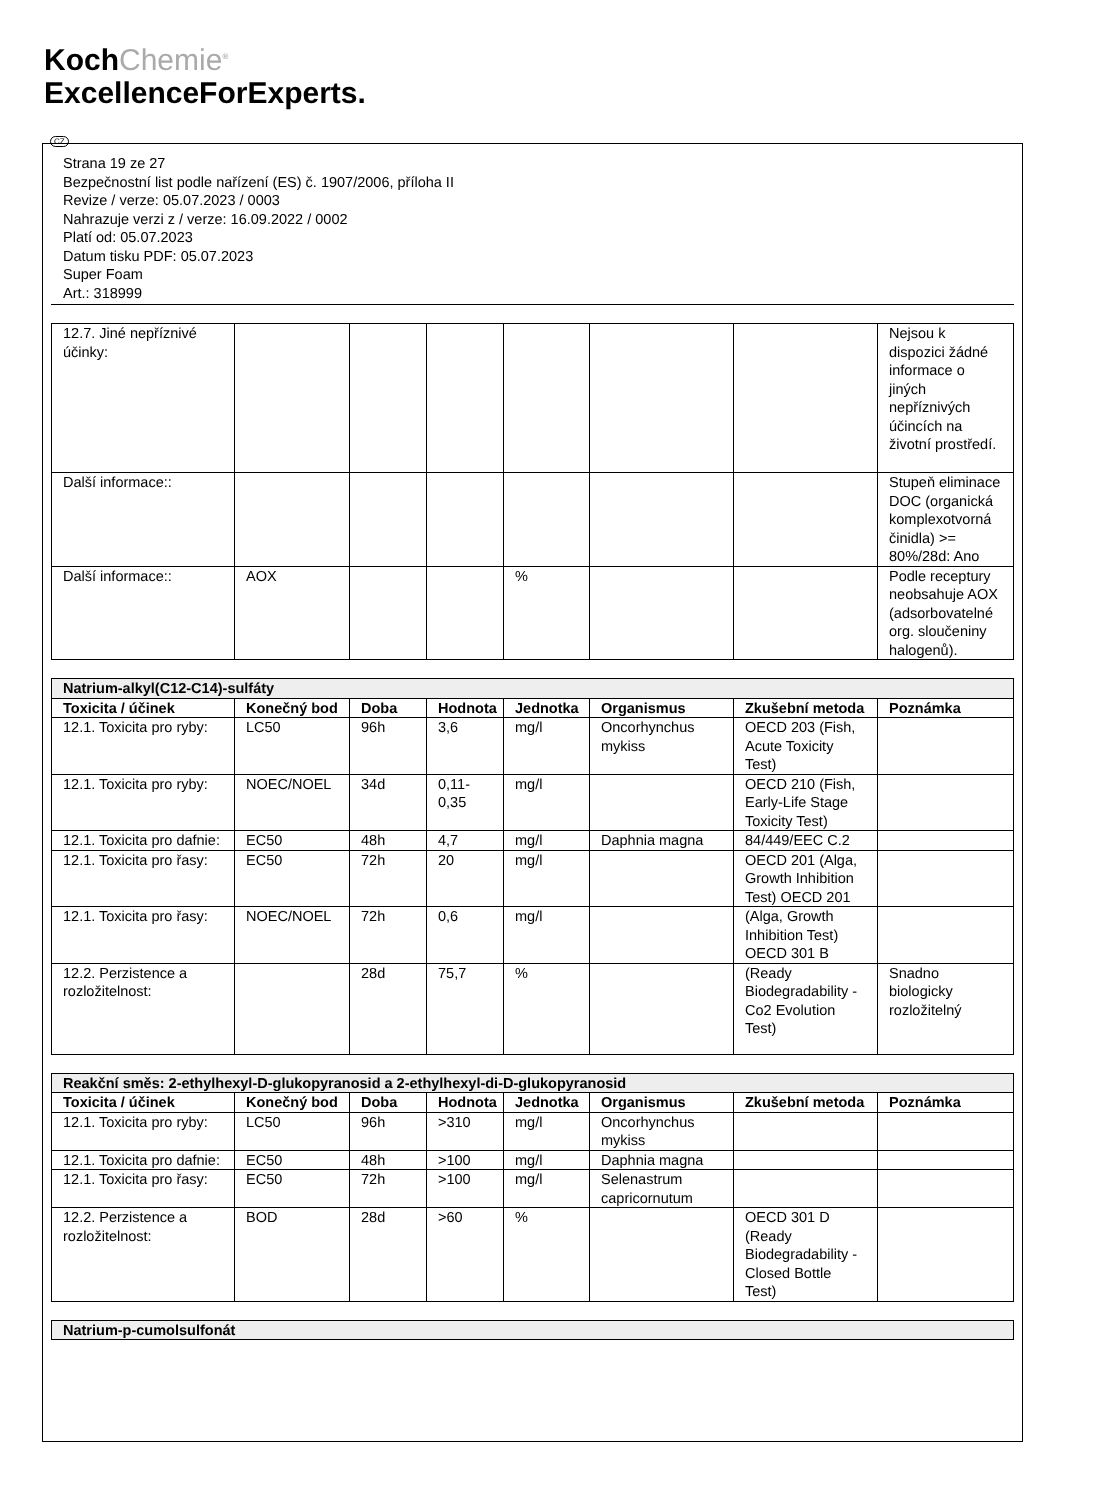KochChemie<sup>®</sup>
ExcellenceForExperts.
CZ
Strana 19 ze 27
Bezpečnostní list podle nařízení (ES) č. 1907/2006, příloha II
Revize / verze: 05.07.2023 / 0003
Nahrazuje verzi z / verze: 16.09.2022 / 0002
Platí od: 05.07.2023
Datum tisku PDF: 05.07.2023
Super Foam
Art.: 318999
| 12.7. Jiné nepříznivé účinky: | | | | | | | Nejsou k dispozici žádné informace o jiných nepříznivých účincích na životní prostředí. |
| Další informace:: | | | | | | | Stupeň eliminace DOC (organická komplexotvorná činidla) >= 80%/28d: Ano |
| Další informace:: | AOX | | | % | | | Podle receptury neobsahuje AOX (adsorbovatelné org. sloučeniny halogenů). |
| Natrium-alkyl(C12-C14)-sulfáty | | | | | | | |
| Toxicita / účinek | Konečný bod | Doba | Hodnota | Jednotka | Organismus | Zkušební metoda | Poznámka |
| 12.1. Toxicita pro ryby: | LC50 | 96h | 3,6 | mg/l | Oncorhynchus mykiss | OECD 203 (Fish, Acute Toxicity Test) | |
| 12.1. Toxicita pro ryby: | NOEC/NOEL | 34d | 0,11-0,35 | mg/l | | OECD 210 (Fish, Early-Life Stage Toxicity Test) | |
| 12.1. Toxicita pro dafnie: | EC50 | 48h | 4,7 | mg/l | Daphnia magna | 84/449/EEC C.2 | |
| 12.1. Toxicita pro řasy: | EC50 | 72h | 20 | mg/l | | OECD 201 (Alga, Growth Inhibition Test) OECD 201 | |
| 12.1. Toxicita pro řasy: | NOEC/NOEL | 72h | 0,6 | mg/l | | (Alga, Growth Inhibition Test) OECD 301 B | |
| 12.2. Perzistence a rozložitelnost: | | 28d | 75,7 | % | | (Ready Biodegradability - Co2 Evolution Test) | Snadno biologicky rozložitelný |
| Reakční směs: 2-ethylhexyl-D-glukopyranosid a 2-ethylhexyl-di-D-glukopyranosid | | | | | | | |
| Toxicita / účinek | Konečný bod | Doba | Hodnota | Jednotka | Organismus | Zkušební metoda | Poznámka |
| 12.1. Toxicita pro ryby: | LC50 | 96h | >310 | mg/l | Oncorhynchus mykiss | | |
| 12.1. Toxicita pro dafnie: | EC50 | 48h | >100 | mg/l | Daphnia magna | | |
| 12.1. Toxicita pro řasy: | EC50 | 72h | >100 | mg/l | Selenastrum capricornutum | | |
| 12.2. Perzistence a rozložitelnost: | BOD | 28d | >60 | % | | OECD 301 D (Ready Biodegradability - Closed Bottle Test) | |
| Natrium-p-cumolsulfonát |